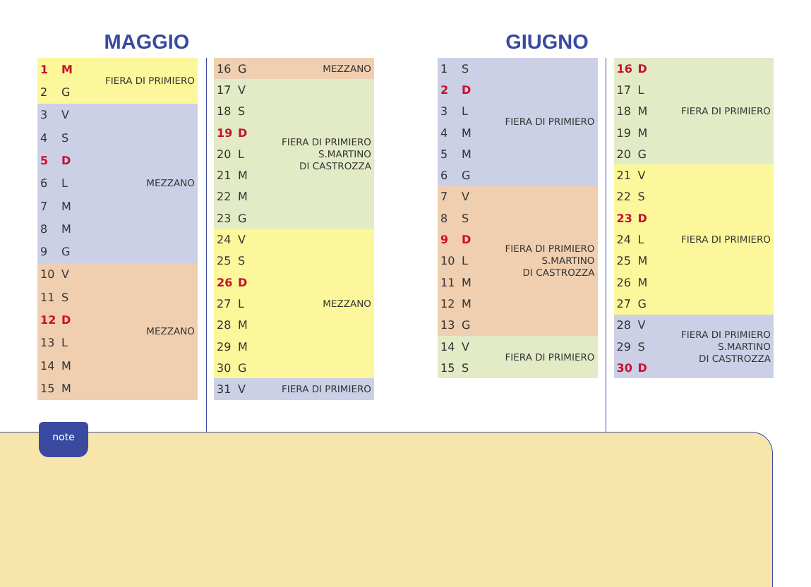MAGGIO
| 1 | M | FIERA DI PRIMIERO |
| 2 | G | |
| 3 | V | MEZZANO |
| 4 | S | |
| 5 | D | |
| 6 | L | |
| 7 | M | |
| 8 | M | |
| 9 | G | |
| 10 | V | MEZZANO |
| 11 | S | |
| 12 | D | |
| 13 | L | |
| 14 | M | |
| 15 | M | |
| 16 | G | MEZZANO |
| 17 | V | FIERA DI PRIMIERO S.MARTINO DI CASTROZZA |
| 18 | S | |
| 19 | D | |
| 20 | L | |
| 21 | M | |
| 22 | M | |
| 23 | G | |
| 24 | V | MEZZANO |
| 25 | S | |
| 26 | D | |
| 27 | L | |
| 28 | M | |
| 29 | M | |
| 30 | G | |
| 31 | V | FIERA DI PRIMIERO |
GIUGNO
| 1 | S | FIERA DI PRIMIERO |
| 2 | D | |
| 3 | L | |
| 4 | M | |
| 5 | M | |
| 6 | G | |
| 7 | V | FIERA DI PRIMIERO S.MARTINO DI CASTROZZA |
| 8 | S | |
| 9 | D | |
| 10 | L | |
| 11 | M | |
| 12 | M | |
| 13 | G | |
| 14 | V | FIERA DI PRIMIERO |
| 15 | S | |
| 16 | D | FIERA DI PRIMIERO |
| 17 | L | |
| 18 | M | |
| 19 | M | |
| 20 | G | |
| 21 | V | FIERA DI PRIMIERO |
| 22 | S | |
| 23 | D | |
| 24 | L | |
| 25 | M | |
| 26 | M | |
| 27 | G | |
| 28 | V | FIERA DI PRIMIERO S.MARTINO DI CASTROZZA |
| 29 | S | |
| 30 | D | |
note